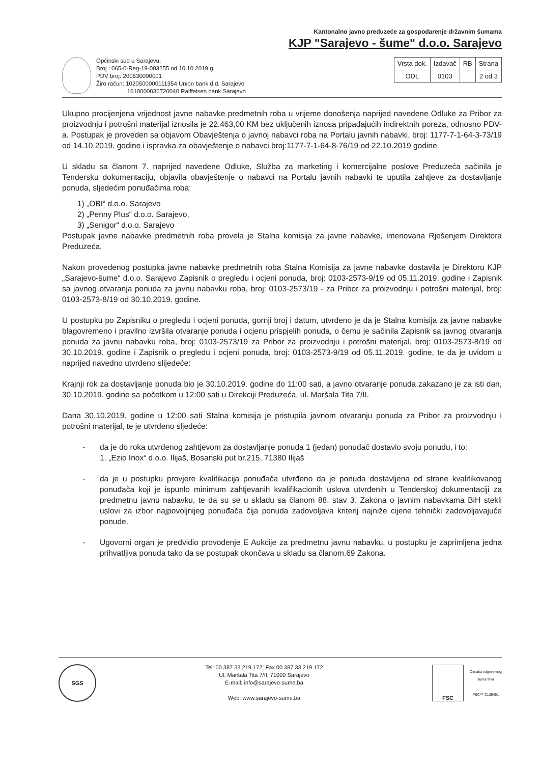Kantonalno javno preduzeće za gospodarenje državnim šumama
KJP "Sarajevo - šume" d.o.o. Sarajevo
Općinski sud u Sarajevu,
Broj : 065-0-Reg-19-003255 od 10.10.2019.g.
PDV broj: 200630090001
Žiro račun: 1020500000111354 Union bank d.d. Sarajevo
1610000036720040 Raiffeisen bank Sarajevo
| Vrsta dok. | Izdavač | RB | Strana |
| ODL | 0103 | | 2 od 3 |
Ukupno procijenjena vrijednost javne nabavke predmetnih roba u vrijeme donošenja naprijed navedene Odluke za Pribor za proizvodnju i potrošni materijal iznosila je 22.463,00 KM bez uključenih iznosa pripadajućih indirektnih poreza, odnosno PDV-a. Postupak je proveden sa objavom Obavještenja o javnoj nabavci roba na Portalu javnih nabavki, broj: 1177-7-1-64-3-73/19 od 14.10.2019. godine i ispravka za obavještenje o nabavci broj:1177-7-1-64-8-76/19 od 22.10.2019 godine.
U skladu sa članom 7. naprijed navedene Odluke, Služba za marketing i komercijalne poslove Preduzeća sačinila je Tendersku dokumentaciju, objavila obavještenje o nabavci na Portalu javnih nabavki te uputila zahtjeve za dostavljanje ponuda, sljedećim ponuđačima roba:
1) „OBI“ d.o.o. Sarajevo
2) „Penny Plus“ d.o.o. Sarajevo,
3) „Senigor“ d.o.o. Sarajevo
Postupak javne nabavke predmetnih roba provela je Stalna komisija za javne nabavke, imenovana Rješenjem Direktora Preduzeća.
Nakon provedenog postupka javne nabavke predmetnih roba Stalna Komisija za javne nabavke dostavila je Direktoru KJP „Sarajevo-šume“ d.o.o. Sarajevo Zapisnik o pregledu i ocjeni ponuda, broj: 0103-2573-9/19 od 05.11.2019. godine i Zapisnik sa javnog otvaranja ponuda za javnu nabavku roba, broj: 0103-2573/19 - za Pribor za proizvodnju i potrošni materijal, broj: 0103-2573-8/19 od 30.10.2019. godine.
U postupku po Zapisniku o pregledu i ocjeni ponuda, gornji broj i datum, utvrđeno je da je Stalna komisija za javne nabavke blagovremeno i pravilno izvršila otvaranje ponuda i ocjenu prispjelih ponuda, o čemu je sačinila Zapisnik sa javnog otvaranja ponuda za javnu nabavku roba, broj: 0103-2573/19 za Pribor za proizvodnju i potrošni materijal, broj: 0103-2573-8/19 od 30.10.2019. godine i Zapisnik o pregledu i ocjeni ponuda, broj: 0103-2573-9/19 od 05.11.2019. godine, te da je uvidom u naprijed navedno utvrđeno slijedeće:
Krajnji rok za dostavljanje ponuda bio je 30.10.2019. godine do 11:00 sati, a javno otvaranje ponuda zakazano je za isti dan, 30.10.2019. godine sa početkom u 12:00 sati u Direkciji Preduzeća, ul. Maršala Tita 7/II.
Dana 30.10.2019. godine u 12:00 sati Stalna komisija je pristupila javnom otvaranju ponuda za Pribor za proizvodnju i potrošni materijal, te je utvrđeno sljedeće:
- da je do roka utvrđenog zahtjevom za dostavljanje ponuda 1 (jedan) ponuđač dostavio svoju ponudu, i to:
1. „Ezio Inox“ d.o.o. Ilijaš, Bosanski put br.215, 71380 Ilijaš
- da je u postupku provjere kvalifikacija ponuđača utvrđeno da je ponuda dostavljena od strane kvalifikovanog ponuđača koji je ispunlo minimum zahtjevanih kvalifikacionih uslova utvrđenih u Tenderskoj dokumentaciji za predmetnu javnu nabavku, te da su se u skladu sa članom 88. stav 3. Zakona o javnim nabavkama BiH stekli uslovi za izbor najpovoljnijeg ponuđača čija ponuda zadovoljava kriterij najniže cijene tehnički zadovoljavajuće ponude.
- Ugovorni organ je predvidio provođenje E Aukcije za predmetnu javnu nabavku, u postupku je zaprimljena jedna prihvatljiva ponuda tako da se postupak okončava u skladu sa članom.69 Zakona.
SGS
Tel: 00 387 33 219 172; Fax 00 387 33 219 172
Ul. Maršala Tita 7/II, 71000 Sarajevo
E-mail: info@sarajevo-sume.ba
Web: www.sarajevo-sume.ba
FSC
Oznaka odgovornog
šumarstva
FSC™ C139491